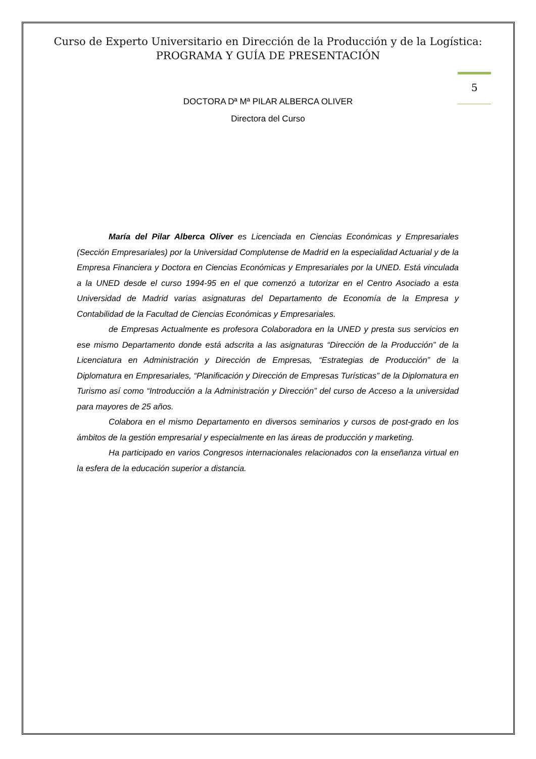Curso de Experto Universitario en Dirección de la Producción y de la Logística:
PROGRAMA Y GUÍA DE PRESENTACIÓN
5
DOCTORA Dª Mª PILAR ALBERCA OLIVER
Directora del Curso
María del Pilar Alberca Oliver es Licenciada en Ciencias Económicas y Empresariales (Sección Empresariales) por la Universidad Complutense de Madrid en la especialidad Actuarial y de la Empresa Financiera y Doctora en Ciencias Económicas y Empresariales por la UNED. Está vinculada a la UNED desde el curso 1994-95 en el que comenzó a tutorizar en el Centro Asociado a esta Universidad de Madrid varias asignaturas del Departamento de Economía de la Empresa y Contabilidad de la Facultad de Ciencias Económicas y Empresariales.
de Empresas Actualmente es profesora Colaboradora en la UNED y presta sus servicios en ese mismo Departamento donde está adscrita a las asignaturas “Dirección de la Producción” de la Licenciatura en Administración y Dirección de Empresas, “Estrategias de Producción” de la Diplomatura en Empresariales, “Planificación y Dirección de Empresas Turísticas” de la Diplomatura en Turismo así como “Introducción a la Administración y Dirección” del curso de Acceso a la universidad para mayores de 25 años.
Colabora en el mismo Departamento en diversos seminarios y cursos de post-grado en los ámbitos de la gestión empresarial y especialmente en las áreas de producción y marketing.
Ha participado en varios Congresos internacionales relacionados con la enseñanza virtual en la esfera de la educación superior a distancia.